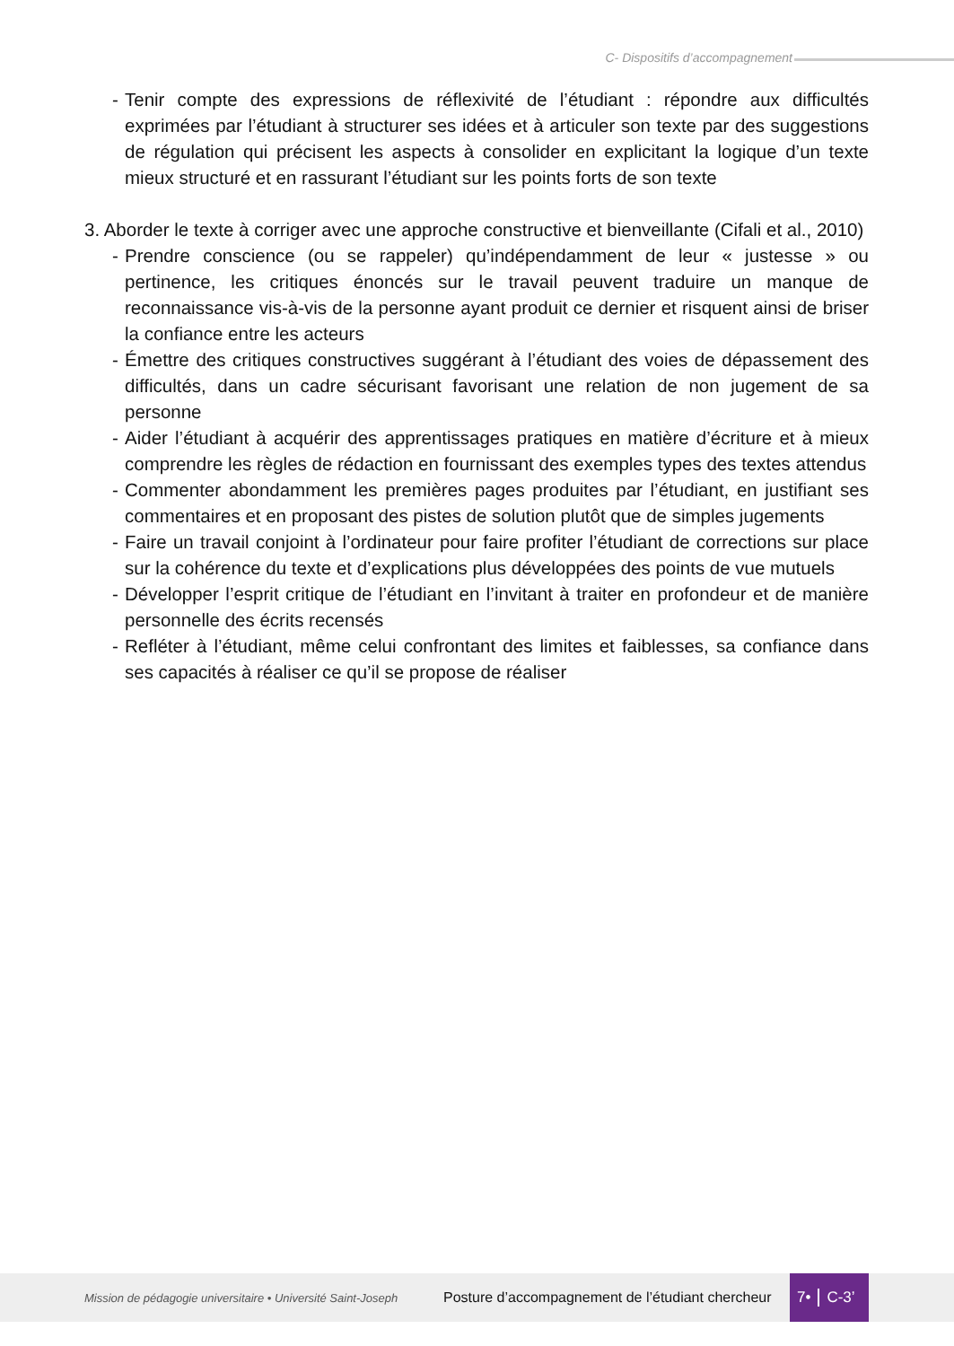C- Dispositifs d’accompagnement
- Tenir compte des expressions de réflexivité de l’étudiant : répondre aux difficultés exprimées par l’étudiant à structurer ses idées et à articuler son texte par des suggestions de régulation qui précisent les aspects à consolider en explicitant la logique d’un texte mieux structuré et en rassurant l’étudiant sur les points forts de son texte
3. Aborder le texte à corriger avec une approche constructive et bienveillante (Cifali et al., 2010)
- Prendre conscience (ou se rappeler) qu’indépendamment de leur « justesse » ou pertinence, les critiques énoncés sur le travail peuvent traduire un manque de reconnaissance vis-à-vis de la personne ayant produit ce dernier et risquent ainsi de briser la confiance entre les acteurs
- Émettre des critiques constructives suggérant à l’étudiant des voies de dépassement des difficultés, dans un cadre sécurisant favorisant une relation de non jugement de sa personne
- Aider l’étudiant à acquérir des apprentissages pratiques en matière d’écriture et à mieux comprendre les règles de rédaction en fournissant des exemples types des textes attendus
- Commenter abondamment les premières pages produites par l’étudiant, en justifiant ses commentaires et en proposant des pistes de solution plutôt que de simples jugements
- Faire un travail conjoint à l’ordinateur pour faire profiter l’étudiant de corrections sur place sur la cohérence du texte et d’explications plus développées des points de vue mutuels
- Développer l’esprit critique de l’étudiant en l’invitant à traiter en profondeur et de manière personnelle des écrits recensés
- Refléter à l’étudiant, même celui confrontant des limites et faiblesses, sa confiance dans ses capacités à réaliser ce qu’il se propose de réaliser
Mission de pédagogie universitaire • Université Saint-Joseph Posture d’accompagnement de l’étudiant chercheur
7• C-3’